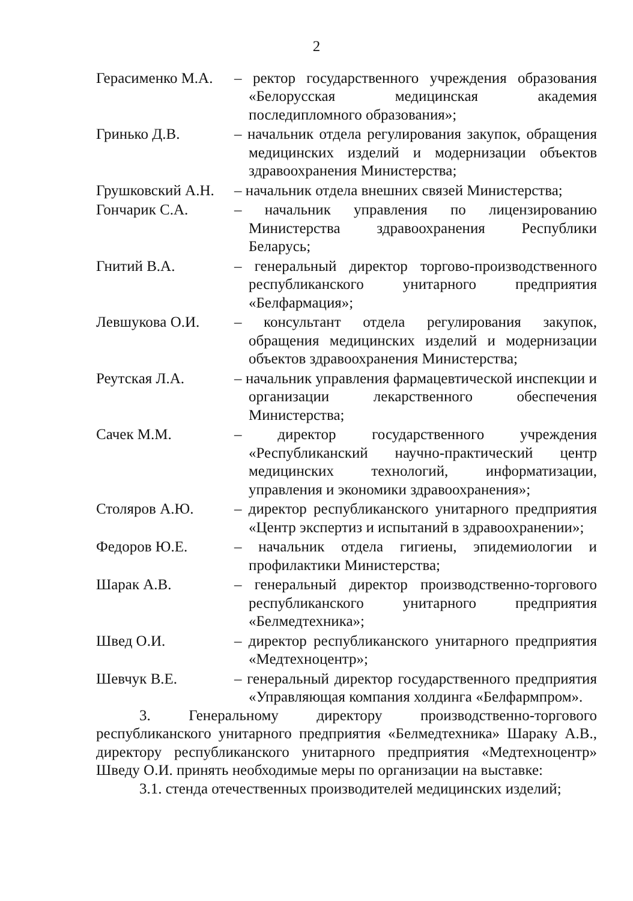2
Герасименко М.А.
– ректор государственного учреждения образования «Белорусская медицинская академия последипломного образования»;
Гринько Д.В. – начальник отдела регулирования закупок, обращения медицинских изделий и модернизации объектов здравоохранения Министерства;
Грушковский А.Н.
– начальник отдела внешних связей Министерства;
Гончарик С.А. – начальник управления по лицензированию Министерства здравоохранения Республики Беларусь;
Гнитий В.А. – генеральный директор торгово-производственного республиканского унитарного предприятия «Белфармация»;
Левшукова О.И. – консультант отдела регулирования закупок, обращения медицинских изделий и модернизации объектов здравоохранения Министерства;
Реутская Л.А. – начальник управления фармацевтической инспекции и организации лекарственного обеспечения Министерства;
Сачек М.М. – директор государственного учреждения «Республиканский научно-практический центр медицинских технологий, информатизации, управления и экономики здравоохранения»;
Столяров А.Ю. – директор республиканского унитарного предприятия «Центр экспертиз и испытаний в здравоохранении»;
Федоров Ю.Е. – начальник отдела гигиены, эпидемиологии и профилактики Министерства;
Шарак А.В. – генеральный директор производственно-торгового республиканского унитарного предприятия «Белмедтехника»;
Швед О.И. – директор республиканского унитарного предприятия «Медтехноцентр»;
Шевчук В.Е. – генеральный директор государственного предприятия «Управляющая компания холдинга «Белфармпром».
3. Генеральному директору производственно-торгового республиканского унитарного предприятия «Белмедтехника» Шараку А.В., директору республиканского унитарного предприятия «Медтехноцентр» Шведу О.И. принять необходимые меры по организации на выставке:
3.1. стенда отечественных производителей медицинских изделий;